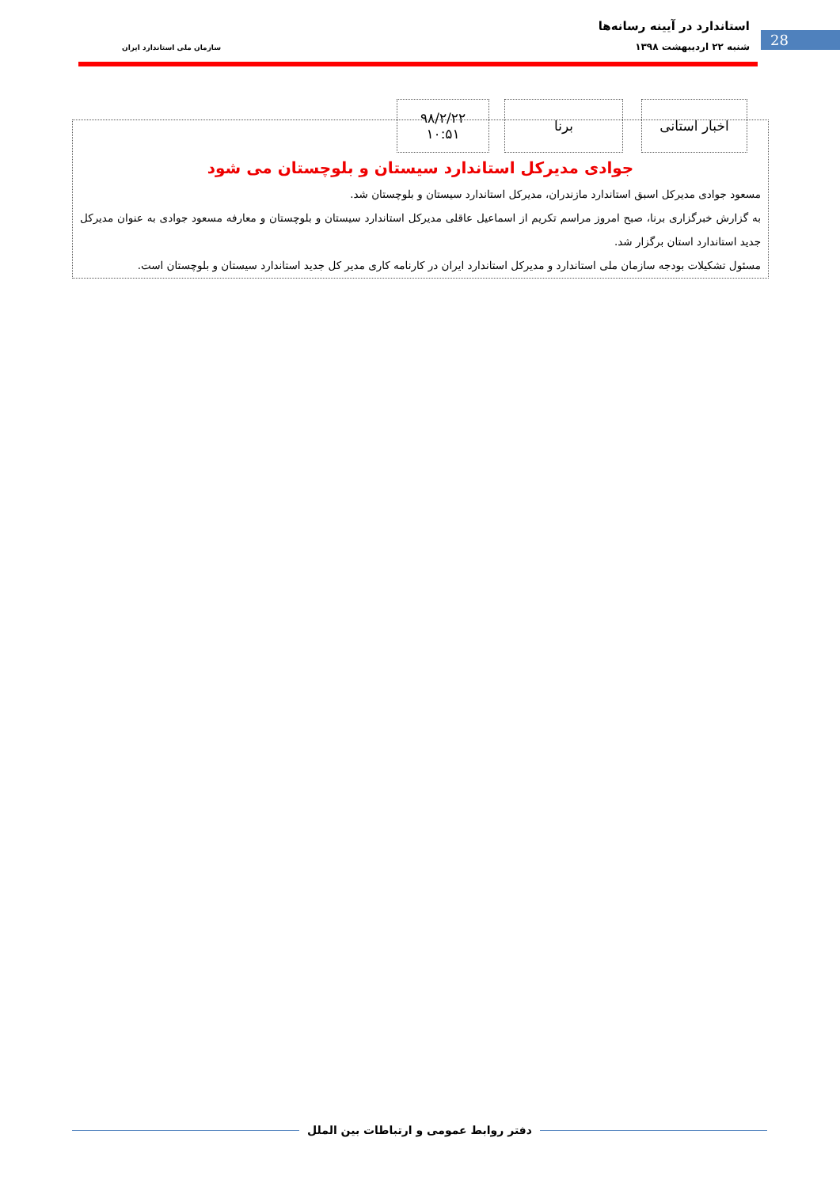استاندارد در آیینه رسانه‌ها
28 شنبه ۲۲ اردیبهشت ۱۳۹۸ سازمان ملی استاندارد ایران
اخبار استانی
برنا
۹۸/۲/۲۲
۱۰:۵۱
جوادی مدیرکل استاندارد سیستان و بلوچستان می شود
مسعود جوادی مدیرکل اسبق استاندارد مازندران، مدیرکل استاندارد سیستان و بلوچستان شد.
به گزارش خبرگزاری برنا، صبح امروز مراسم تکریم از اسماعیل عاقلی مدیرکل استاندارد سیستان و بلوچستان و معارفه مسعود جوادی به عنوان مدیرکل جدید استاندارد استان برگزار شد.
مسئول تشکیلات بودجه سازمان ملی استاندارد و مدیرکل استاندارد ایران در کارنامه کاری مدیر کل جدید استاندارد سیستان و بلوچستان است.
دفتر روابط عمومی و ارتباطات بین الملل